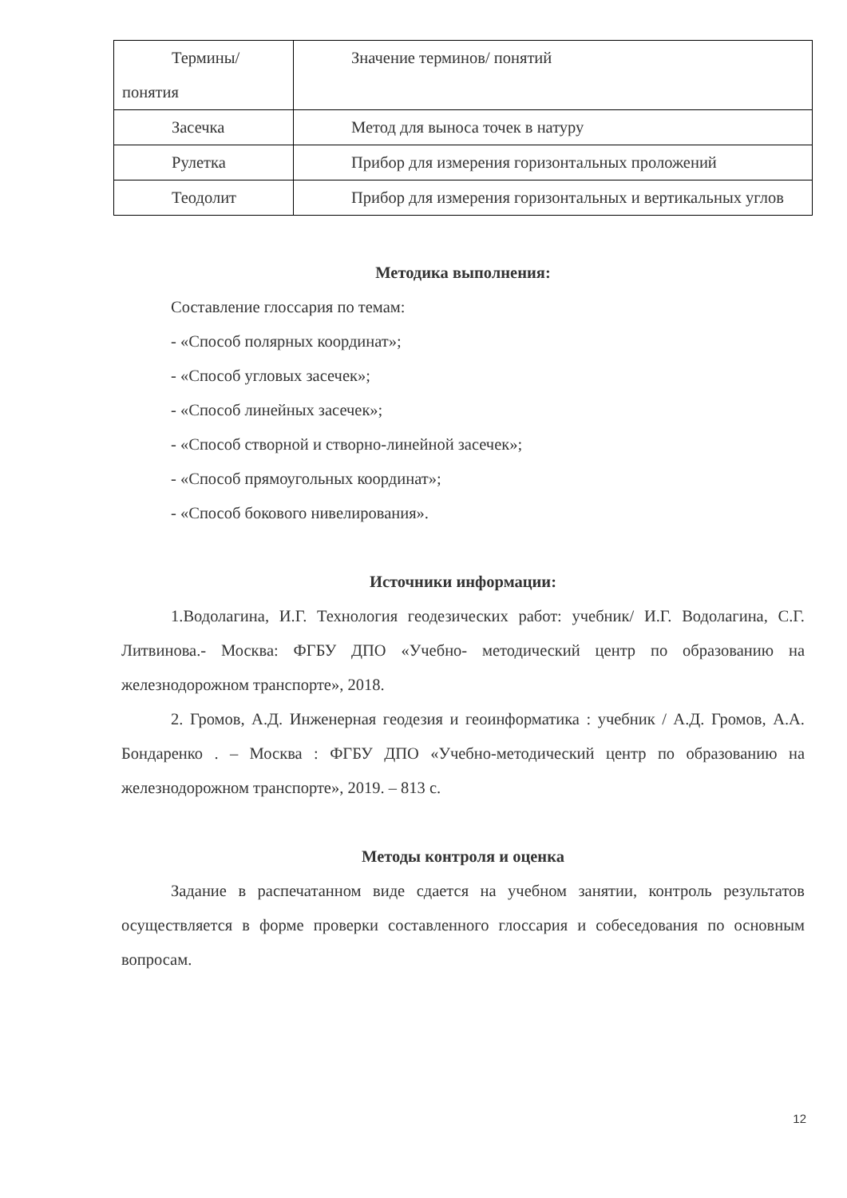| Термины/ понятия | Значение терминов/ понятий |
| Засечка | Метод для выноса точек в натуру |
| Рулетка | Прибор для измерения горизонтальных проложений |
| Теодолит | Прибор для измерения горизонтальных и вертикальных углов |
Методика выполнения:
Составление глоссария по темам:
- «Способ полярных координат»;
- «Способ угловых засечек»;
- «Способ линейных засечек»;
- «Способ створной и створно-линейной засечек»;
- «Способ прямоугольных координат»;
- «Способ бокового нивелирования».
Источники информации:
1.Водолагина, И.Г. Технология геодезических работ: учебник/ И.Г. Водолагина, С.Г. Литвинова.- Москва: ФГБУ ДПО «Учебно- методический центр по образованию на железнодорожном транспорте», 2018.
2. Громов, А.Д. Инженерная геодезия и геоинформатика : учебник / А.Д. Громов, А.А. Бондаренко . – Москва : ФГБУ ДПО «Учебно-методический центр по образованию на железнодорожном транспорте», 2019. – 813 с.
Методы контроля и оценка
Задание в распечатанном виде сдается на учебном занятии, контроль результатов осуществляется в форме проверки составленного глоссария и собеседования по основным вопросам.
12